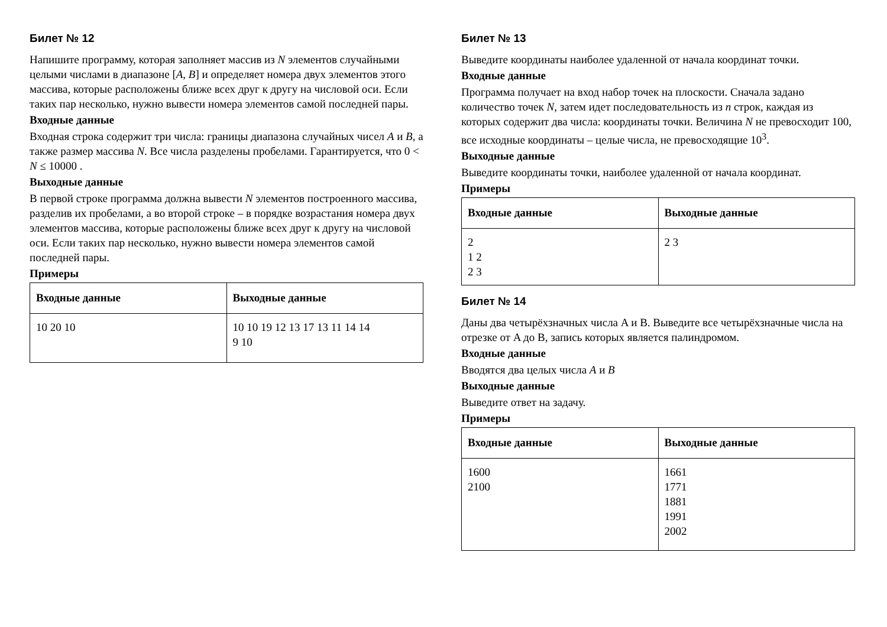Билет № 12
Напишите программу, которая заполняет массив из N элементов случайными целыми числами в диапазоне [A, B] и определяет номера двух элементов этого массива, которые расположены ближе всех друг к другу на числовой оси. Если таких пар несколько, нужно вывести номера элементов самой последней пары.
Входные данные
Входная строка содержит три числа: границы диапазона случайных чисел A и B, а также размер массива N. Все числа разделены пробелами. Гарантируется, что 0 < N ≤ 10000 .
Выходные данные
В первой строке программа должна вывести N элементов построенного массива, разделив их пробелами, а во второй строке – в порядке возрастания номера двух элементов массива, которые расположены ближе всех друг к другу на числовой оси. Если таких пар несколько, нужно вывести номера элементов самой последней пары.
Примеры
| Входные данные | Выходные данные |
| --- | --- |
| 10 20 10 | 10 10 19 12 13 17 13 11 14 14 9 10 |
Билет № 13
Выведите координаты наиболее удаленной от начала координат точки.
Входные данные
Программа получает на вход набор точек на плоскости. Сначала задано количество точек N, затем идет последовательность из n строк, каждая из которых содержит два числа: координаты точки. Величина N не превосходит 100, все исходные координаты – целые числа, не превосходящие 10<sup>3</sup>.
Выходные данные
Выведите координаты точки, наиболее удаленной от начала координат.
Примеры
| Входные данные | Выходные данные |
| --- | --- |
| 2 1 2 2 3 | 2 3 |
Билет № 14
Даны два четырёхзначных числа A и B. Выведите все четырёхзначные числа на отрезке от A до B, запись которых является палиндромом.
Входные данные
Вводятся два целых числа A и B
Выходные данные
Выведите ответ на задачу.
Примеры
| Входные данные | Выходные данные |
| --- | --- |
| 1600 2100 | 1661 1771 1881 1991 2002 |